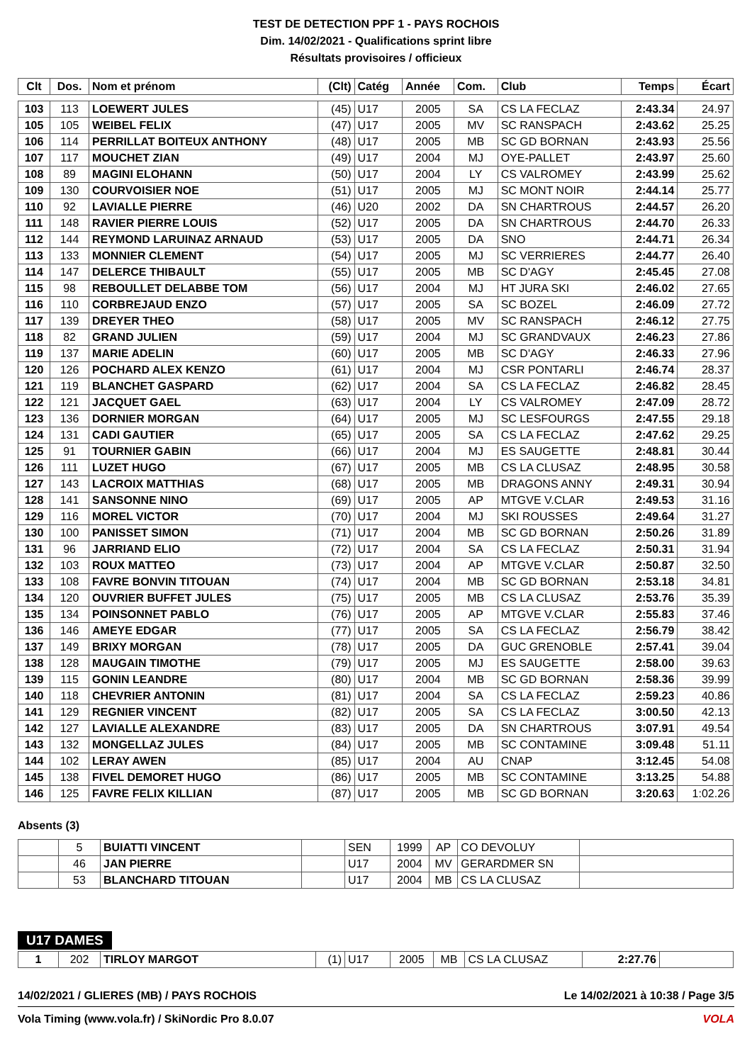TEST DE DETECTION PPF 1 - PAYS ROCHOIS
Dim. 14/02/2021 - Qualifications sprint libre
Résultats provisoires / officieux
| Clt | Dos. | Nom et prénom | (Clt) | Catég | Année | Com. | Club | Temps | Écart |
| --- | --- | --- | --- | --- | --- | --- | --- | --- | --- |
| 103 | 113 | LOEWERT JULES | (45) | U17 | 2005 | SA | CS LA FECLAZ | 2:43.34 | 24.97 |
| 105 | 105 | WEIBEL FELIX | (47) | U17 | 2005 | MV | SC RANSPACH | 2:43.62 | 25.25 |
| 106 | 114 | PERRILLAT BOITEUX ANTHONY | (48) | U17 | 2005 | MB | SC GD BORNAN | 2:43.93 | 25.56 |
| 107 | 117 | MOUCHET ZIAN | (49) | U17 | 2004 | MJ | OYE-PALLET | 2:43.97 | 25.60 |
| 108 | 89 | MAGINI ELOHANN | (50) | U17 | 2004 | LY | CS VALROMEY | 2:43.99 | 25.62 |
| 109 | 130 | COURVOISIER NOE | (51) | U17 | 2005 | MJ | SC MONT NOIR | 2:44.14 | 25.77 |
| 110 | 92 | LAVIALLE PIERRE | (46) | U20 | 2002 | DA | SN CHARTROUS | 2:44.57 | 26.20 |
| 111 | 148 | RAVIER PIERRE LOUIS | (52) | U17 | 2005 | DA | SN CHARTROUS | 2:44.70 | 26.33 |
| 112 | 144 | REYMOND LARUINAZ ARNAUD | (53) | U17 | 2005 | DA | SNO | 2:44.71 | 26.34 |
| 113 | 133 | MONNIER CLEMENT | (54) | U17 | 2005 | MJ | SC VERRIERES | 2:44.77 | 26.40 |
| 114 | 147 | DELERCE THIBAULT | (55) | U17 | 2005 | MB | SC D'AGY | 2:45.45 | 27.08 |
| 115 | 98 | REBOULLET DELABBE TOM | (56) | U17 | 2004 | MJ | HT JURA SKI | 2:46.02 | 27.65 |
| 116 | 110 | CORBREJAUD ENZO | (57) | U17 | 2005 | SA | SC BOZEL | 2:46.09 | 27.72 |
| 117 | 139 | DREYER THEO | (58) | U17 | 2005 | MV | SC RANSPACH | 2:46.12 | 27.75 |
| 118 | 82 | GRAND JULIEN | (59) | U17 | 2004 | MJ | SC GRANDVAUX | 2:46.23 | 27.86 |
| 119 | 137 | MARIE ADELIN | (60) | U17 | 2005 | MB | SC D'AGY | 2:46.33 | 27.96 |
| 120 | 126 | POCHARD ALEX KENZO | (61) | U17 | 2004 | MJ | CSR PONTARLI | 2:46.74 | 28.37 |
| 121 | 119 | BLANCHET GASPARD | (62) | U17 | 2004 | SA | CS LA FECLAZ | 2:46.82 | 28.45 |
| 122 | 121 | JACQUET GAEL | (63) | U17 | 2004 | LY | CS VALROMEY | 2:47.09 | 28.72 |
| 123 | 136 | DORNIER MORGAN | (64) | U17 | 2005 | MJ | SC LESFOURGS | 2:47.55 | 29.18 |
| 124 | 131 | CADI GAUTIER | (65) | U17 | 2005 | SA | CS LA FECLAZ | 2:47.62 | 29.25 |
| 125 | 91 | TOURNIER GABIN | (66) | U17 | 2004 | MJ | ES SAUGETTE | 2:48.81 | 30.44 |
| 126 | 111 | LUZET HUGO | (67) | U17 | 2005 | MB | CS LA CLUSAZ | 2:48.95 | 30.58 |
| 127 | 143 | LACROIX MATTHIAS | (68) | U17 | 2005 | MB | DRAGONS ANNY | 2:49.31 | 30.94 |
| 128 | 141 | SANSONNE NINO | (69) | U17 | 2005 | AP | MTGVE V.CLAR | 2:49.53 | 31.16 |
| 129 | 116 | MOREL VICTOR | (70) | U17 | 2004 | MJ | SKI ROUSSES | 2:49.64 | 31.27 |
| 130 | 100 | PANISSET SIMON | (71) | U17 | 2004 | MB | SC GD BORNAN | 2:50.26 | 31.89 |
| 131 | 96 | JARRIAND ELIO | (72) | U17 | 2004 | SA | CS LA FECLAZ | 2:50.31 | 31.94 |
| 132 | 103 | ROUX MATTEO | (73) | U17 | 2004 | AP | MTGVE V.CLAR | 2:50.87 | 32.50 |
| 133 | 108 | FAVRE BONVIN TITOUAN | (74) | U17 | 2004 | MB | SC GD BORNAN | 2:53.18 | 34.81 |
| 134 | 120 | OUVRIER BUFFET JULES | (75) | U17 | 2005 | MB | CS LA CLUSAZ | 2:53.76 | 35.39 |
| 135 | 134 | POINSONNET PABLO | (76) | U17 | 2005 | AP | MTGVE V.CLAR | 2:55.83 | 37.46 |
| 136 | 146 | AMEYE EDGAR | (77) | U17 | 2005 | SA | CS LA FECLAZ | 2:56.79 | 38.42 |
| 137 | 149 | BRIXY MORGAN | (78) | U17 | 2005 | DA | GUC GRENOBLE | 2:57.41 | 39.04 |
| 138 | 128 | MAUGAIN TIMOTHE | (79) | U17 | 2005 | MJ | ES SAUGETTE | 2:58.00 | 39.63 |
| 139 | 115 | GONIN LEANDRE | (80) | U17 | 2004 | MB | SC GD BORNAN | 2:58.36 | 39.99 |
| 140 | 118 | CHEVRIER ANTONIN | (81) | U17 | 2004 | SA | CS LA FECLAZ | 2:59.23 | 40.86 |
| 141 | 129 | REGNIER VINCENT | (82) | U17 | 2005 | SA | CS LA FECLAZ | 3:00.50 | 42.13 |
| 142 | 127 | LAVIALLE ALEXANDRE | (83) | U17 | 2005 | DA | SN CHARTROUS | 3:07.91 | 49.54 |
| 143 | 132 | MONGELLAZ JULES | (84) | U17 | 2005 | MB | SC CONTAMINE | 3:09.48 | 51.11 |
| 144 | 102 | LERAY AWEN | (85) | U17 | 2004 | AU | CNAP | 3:12.45 | 54.08 |
| 145 | 138 | FIVEL DEMORET HUGO | (86) | U17 | 2005 | MB | SC CONTAMINE | 3:13.25 | 54.88 |
| 146 | 125 | FAVRE FELIX KILLIAN | (87) | U17 | 2005 | MB | SC GD BORNAN | 3:20.63 | 1:02.26 |
Absents (3)
| | 5 | BUIATTI VINCENT | | SEN | 1999 | AP | CO DEVOLUY | |
| | 46 | JAN PIERRE | | U17 | 2004 | MV | GERARDMER SN | |
| | 53 | BLANCHARD TITOUAN | | U17 | 2004 | MB | CS LA CLUSAZ | |
U17 DAMES
| 1 | 202 | TIRLOY MARGOT | (1) | U17 | 2005 | MB | CS LA CLUSAZ | 2:27.76 | |
14/02/2021 / GLIERES (MB) / PAYS ROCHOIS Le 14/02/2021 à 10:38 / Page 3/5
Vola Timing (www.vola.fr) / SkiNordic Pro 8.0.07 VOLA